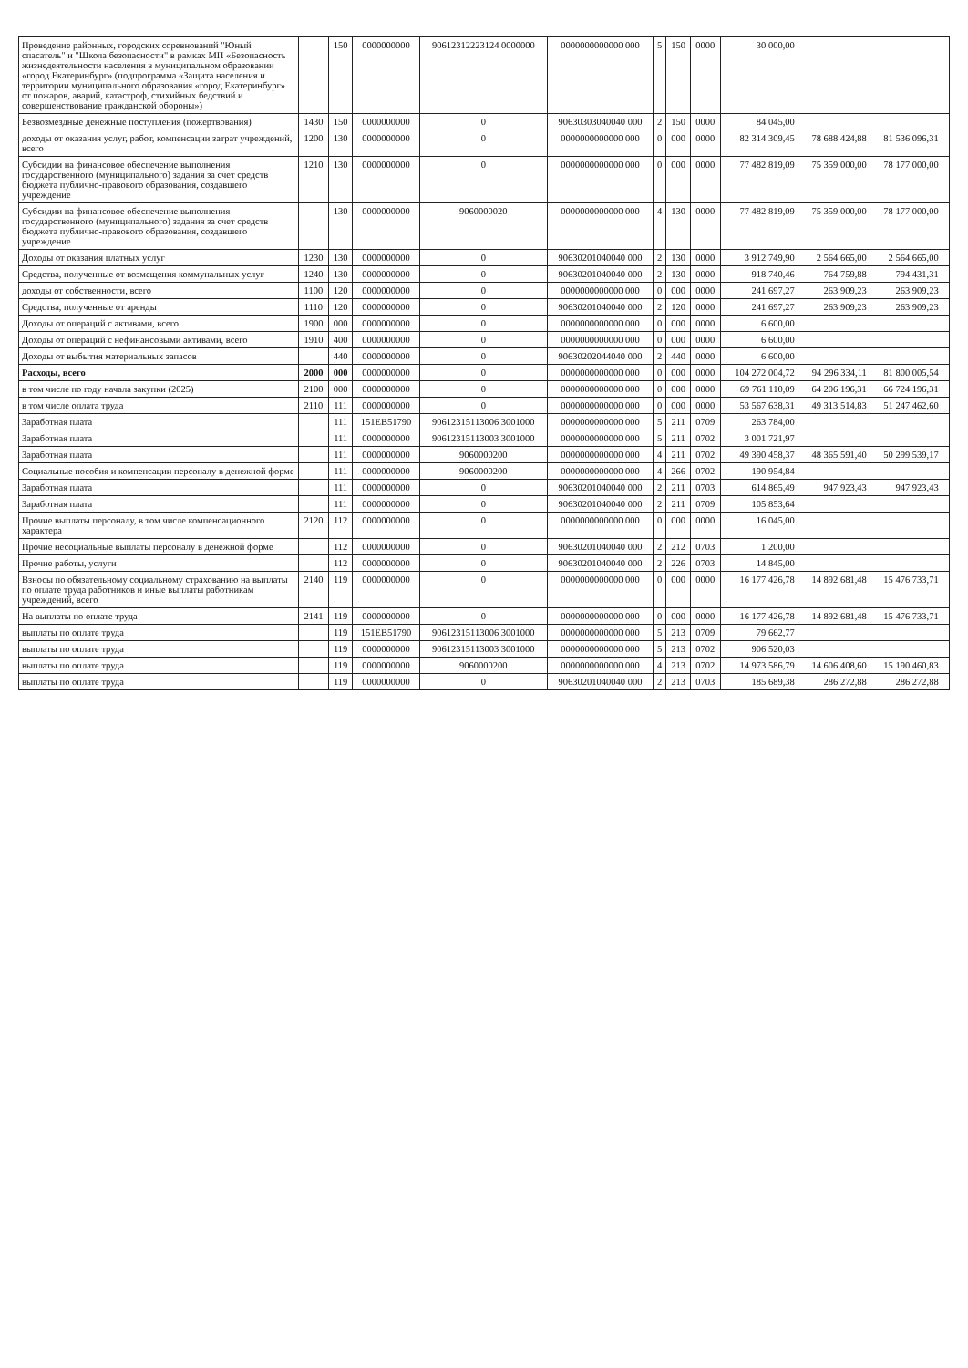| Проведение районных, городских соревнований "Юный спасатель" и "Школа безопасности" в рамках МП «Безопасность жизнедеятельности населения в муниципальном образовании «город Екатеринбург» (подпрограмма «Защита населения и территории муниципального образования «город Екатеринбург» от пожаров, аварий, катастроф, стихийных бедствий и совершенствование гражданской обороны») | | 150 | 0000000000 | 90612312223124 0000000 | 0000000000000 000 | 5 | 150 | 0000 | 30 000,00 | | | |
| Безвозмездные денежные поступления (пожертвования) | 1430 | 150 | 0000000000 | 0 | 90630303040040 000 | 2 | 150 | 0000 | 84 045,00 | | | |
| доходы от оказания услуг, работ, компенсации затрат учреждений, всего | 1200 | 130 | 0000000000 | 0 | 0000000000000 000 | 0 | 000 | 0000 | 82 314 309,45 | 78 688 424,88 | 81 536 096,31 | |
| Субсидии на финансовое обеспечение выполнения государственного (муниципального) задания за счет средств бюджета публично-правового образования, создавшего учреждение | 1210 | 130 | 0000000000 | 0 | 0000000000000 000 | 0 | 000 | 0000 | 77 482 819,09 | 75 359 000,00 | 78 177 000,00 | |
| Субсидии на финансовое обеспечение выполнения государственного (муниципального) задания за счет средств бюджета публично-правового образования, создавшего учреждение | | 130 | 0000000000 | 9060000020 | 0000000000000 000 | 4 | 130 | 0000 | 77 482 819,09 | 75 359 000,00 | 78 177 000,00 | |
| Доходы от оказания платных услуг | 1230 | 130 | 0000000000 | 0 | 90630201040040 000 | 2 | 130 | 0000 | 3 912 749,90 | 2 564 665,00 | 2 564 665,00 | |
| Средства, полученные от возмещения коммунальных услуг | 1240 | 130 | 0000000000 | 0 | 90630201040040 000 | 2 | 130 | 0000 | 918 740,46 | 764 759,88 | 794 431,31 | |
| доходы от собственности, всего | 1100 | 120 | 0000000000 | 0 | 0000000000000 000 | 0 | 000 | 0000 | 241 697,27 | 263 909,23 | 263 909,23 | |
| Средства, полученные от аренды | 1110 | 120 | 0000000000 | 0 | 90630201040040 000 | 2 | 120 | 0000 | 241 697,27 | 263 909,23 | 263 909,23 | |
| Доходы от операций с активами, всего | 1900 | 000 | 0000000000 | 0 | 0000000000000 000 | 0 | 000 | 0000 | 6 600,00 | | | |
| Доходы от операций с нефинансовыми активами, всего | 1910 | 400 | 0000000000 | 0 | 0000000000000 000 | 0 | 000 | 0000 | 6 600,00 | | | |
| Доходы от выбытия материальных запасов | | 440 | 0000000000 | 0 | 90630202044040 000 | 2 | 440 | 0000 | 6 600,00 | | | |
| Расходы, всего | 2000 | 000 | 0000000000 | 0 | 0000000000000 000 | 0 | 000 | 0000 | 104 272 004,72 | 94 296 334,11 | 81 800 005,54 | |
| в том числе по году начала закупки (2025) | 2100 | 000 | 0000000000 | 0 | 0000000000000 000 | 0 | 000 | 0000 | 69 761 110,09 | 64 206 196,31 | 66 724 196,31 | |
| в том числе оплата труда | 2110 | 111 | 0000000000 | 0 | 0000000000000 000 | 0 | 000 | 0000 | 53 567 638,31 | 49 313 514,83 | 51 247 462,60 | |
| Заработная плата | | 111 | 151ЕВ51790 | 90612315113006 3001000 | 0000000000000 000 | 5 | 211 | 0709 | 263 784,00 | | | |
| Заработная плата | | 111 | 0000000000 | 90612315113003 3001000 | 0000000000000 000 | 5 | 211 | 0702 | 3 001 721,97 | | | |
| Заработная плата | | 111 | 0000000000 | 9060000200 | 0000000000000 000 | 4 | 211 | 0702 | 49 390 458,37 | 48 365 591,40 | 50 299 539,17 | |
| Социальные пособия и компенсации персоналу в денежной форме | | 111 | 0000000000 | 9060000200 | 0000000000000 000 | 4 | 266 | 0702 | 190 954,84 | | | |
| Заработная плата | | 111 | 0000000000 | 0 | 90630201040040 000 | 2 | 211 | 0703 | 614 865,49 | 947 923,43 | 947 923,43 | |
| Заработная плата | | 111 | 0000000000 | 0 | 90630201040040 000 | 2 | 211 | 0709 | 105 853,64 | | | |
| Прочие выплаты персоналу, в том числе компенсационного характера | 2120 | 112 | 0000000000 | 0 | 0000000000000 000 | 0 | 000 | 0000 | 16 045,00 | | | |
| Прочие несоциальные выплаты персоналу в денежной форме | | 112 | 0000000000 | 0 | 90630201040040 000 | 2 | 212 | 0703 | 1 200,00 | | | |
| Прочие работы, услуги | | 112 | 0000000000 | 0 | 90630201040040 000 | 2 | 226 | 0703 | 14 845,00 | | | |
| Взносы по обязательному социальному страхованию на выплаты по оплате труда работников и иные выплаты работникам учреждений, всего | 2140 | 119 | 0000000000 | 0 | 0000000000000 000 | 0 | 000 | 0000 | 16 177 426,78 | 14 892 681,48 | 15 476 733,71 | |
| На выплаты по оплате труда | 2141 | 119 | 0000000000 | 0 | 0000000000000 000 | 0 | 000 | 0000 | 16 177 426,78 | 14 892 681,48 | 15 476 733,71 | |
| выплаты по оплате труда | | 119 | 151ЕВ51790 | 90612315113006 3001000 | 0000000000000 000 | 5 | 213 | 0709 | 79 662,77 | | | |
| выплаты по оплате труда | | 119 | 0000000000 | 90612315113003 3001000 | 0000000000000 000 | 5 | 213 | 0702 | 906 520,03 | | | |
| выплаты по оплате труда | | 119 | 0000000000 | 9060000200 | 0000000000000 000 | 4 | 213 | 0702 | 14 973 586,79 | 14 606 408,60 | 15 190 460,83 | |
| выплаты по оплате труда | | 119 | 0000000000 | 0 | 90630201040040 000 | 2 | 213 | 0703 | 185 689,38 | 286 272,88 | 286 272,88 | |